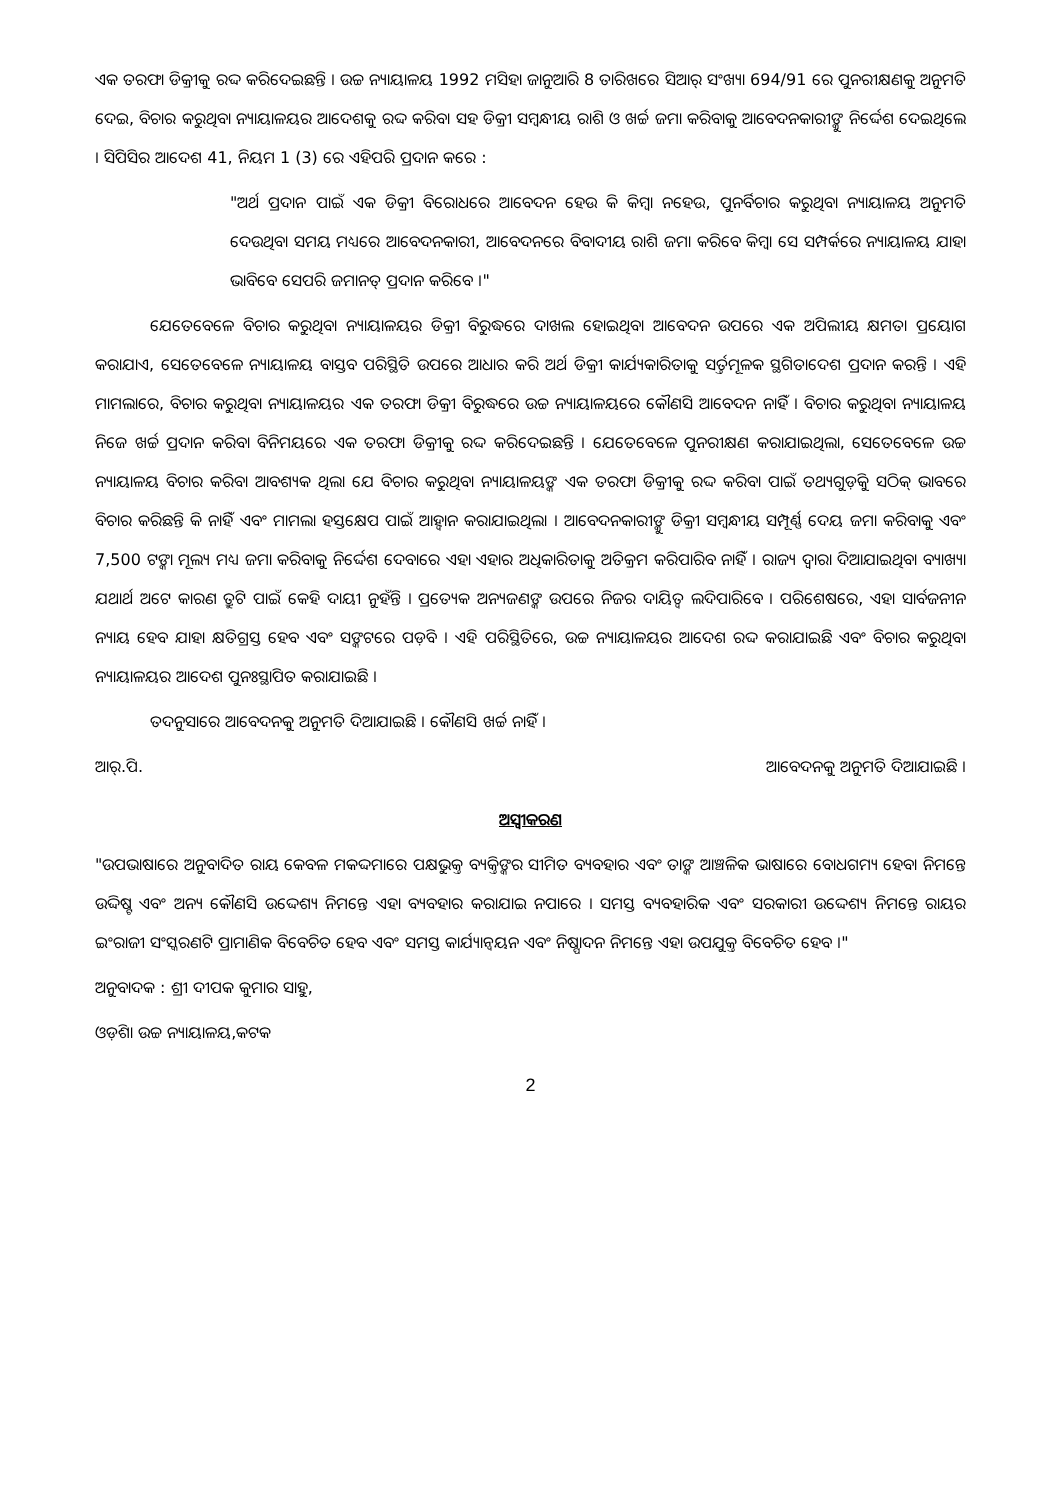ଏକ ତରଫା ଡିକ୍ରୀକୁ ରଦ୍ଦ କରିଦେଇଛନ୍ତି । ଉଚ୍ଚ ନ୍ୟାୟାଳୟ 1992 ମସିହା ଜାନୁଆରି 8 ତାରିଖରେ ସିଆର୍ ସଂଖ୍ୟା 694/91 ରେ ପୁନରୀକ୍ଷଣକୁ ଅନୁମତି ଦେଇ, ବିଚାର କରୁଥିବା ନ୍ୟାୟାଳୟର ଆଦେଶକୁ ରଦ୍ଦ କରିବା ସହ ଡିକ୍ରୀ ସମ୍ବନ୍ଧୀୟ ରାଶି ଓ ଖର୍ଚ୍ଚ ଜମା କରିବାକୁ ଆବେଦନକାରୀଙ୍କୁ ନିର୍ଦ୍ଦେଶ ଦେଇଥିଲେ । ସିପିସିର ଆଦେଶ 41, ନିୟମ 1 (3) ରେ ଏହିପରି ପ୍ରଦାନ କରେ :
"ଅର୍ଥ ପ୍ରଦାନ ପାଇଁ ଏକ ଡିକ୍ରୀ ବିରୋଧରେ ଆବେଦନ ହେଉ କି କିମ୍ବା ନହେଉ, ପୁନର୍ବିଚାର କରୁଥିବା ନ୍ୟାୟାଳୟ ଅନୁମତି ଦେଉଥିବା ସମୟ ମଧ୍ୟରେ ଆବେଦନକାରୀ, ଆବେଦନରେ ବିବାଦୀୟ ରାଶି ଜମା କରିବେ କିମ୍ବା ସେ ସମ୍ପର୍କରେ ନ୍ୟାୟାଳୟ ଯାହା ଭାବିବେ ସେପରି ଜମାନତ୍ ପ୍ରଦାନ କରିବେ ।"
ଯେତେବେଳେ ବିଚାର କରୁଥିବା ନ୍ୟାୟାଳୟର ଡିକ୍ରୀ ବିରୁଦ୍ଧରେ ଦାଖଲ ହୋଇଥିବା ଆବେଦନ ଉପରେ ଏକ ଅପିଲୀୟ କ୍ଷମତା ପ୍ରୟୋଗ କରାଯାଏ, ସେତେବେଳେ ନ୍ୟାୟାଳୟ ବାସ୍ତବ ପରିସ୍ଥିତି ଉପରେ ଆଧାର କରି ଅର୍ଥ ଡିକ୍ରୀ କାର୍ଯ୍ୟକାରିତାକୁ ସର୍ତ୍ତମୂଳକ ସ୍ଥଗିତାଦେଶ ପ୍ରଦାନ କରନ୍ତି । ଏହି ମାମଲାରେ, ବିଚାର କରୁଥିବା ନ୍ୟାୟାଳୟର ଏକ ତରଫା ଡିକ୍ରୀ ବିରୁଦ୍ଧରେ ଉଚ୍ଚ ନ୍ୟାୟାଳୟରେ କୌଣସି ଆବେଦନ ନାହିଁ । ବିଚାର କରୁଥିବା ନ୍ୟାୟାଳୟ ନିଜେ ଖର୍ଚ୍ଚ ପ୍ରଦାନ କରିବା ବିନିମୟରେ ଏକ ତରଫା ଡିକ୍ରୀକୁ ରଦ୍ଦ କରିଦେଇଛନ୍ତି । ଯେତେବେଳେ ପୁନରୀକ୍ଷଣ କରାଯାଇଥିଲା, ସେତେବେଳେ ଉଚ୍ଚ ନ୍ୟାୟାଳୟ ବିଚାର କରିବା ଆବଶ୍ୟକ ଥିଲା ଯେ ବିଚାର କରୁଥିବା ନ୍ୟାୟାଳୟଙ୍କ ଏକ ତରଫା ଡିକ୍ରୀକୁ ରଦ୍ଦ କରିବା ପାଇଁ ତଥ୍ୟଗୁଡ଼ିକୁ ସଠିକ୍ ଭାବରେ ବିଚାର କରିଛନ୍ତି କି ନାହିଁ ଏବଂ ମାମଲା ହସ୍ତକ୍ଷେପ ପାଇଁ ଆହ୍ୱାନ କରାଯାଇଥିଲା । ଆବେଦନକାରୀଙ୍କୁ ଡିକ୍ରୀ ସମ୍ବନ୍ଧୀୟ ସମ୍ପୂର୍ଣ୍ଣ ଦେୟ ଜମା କରିବାକୁ ଏବଂ 7,500 ଟଙ୍କା ମୂଲ୍ୟ ମଧ୍ୟ ଜମା କରିବାକୁ ନିର୍ଦ୍ଦେଶ ଦେବାରେ ଏହା ଏହାର ଅଧିକାରିତାକୁ ଅତିକ୍ରମ କରିପାରିବ ନାହିଁ । ରାଜ୍ୟ ଦ୍ୱାରା ଦିଆଯାଇଥିବା ବ୍ୟାଖ୍ୟା ଯଥାର୍ଥ ଅଟେ କାରଣ ତ୍ରୁଟି ପାଇଁ କେହି ଦାୟୀ ନୁହଁନ୍ତି । ପ୍ରତ୍ୟେକ ଅନ୍ୟଜଣଙ୍କ ଉପରେ ନିଜର ଦାୟିତ୍ୱ ଲଦିପାରିବେ । ପରିଶେଷରେ, ଏହା ସାର୍ବଜନୀନ ନ୍ୟାୟ ହେବ ଯାହା କ୍ଷତିଗ୍ରସ୍ତ ହେବ ଏବଂ ସଙ୍କଟରେ ପଡ଼ିବ । ଏହି ପରିସ୍ଥିତିରେ, ଉଚ୍ଚ ନ୍ୟାୟାଳୟର ଆଦେଶ ରଦ୍ଦ କରାଯାଇଛି ଏବଂ ବିଚାର କରୁଥିବା ନ୍ୟାୟାଳୟର ଆଦେଶ ପୁନଃସ୍ଥାପିତ କରାଯାଇଛି ।
ତଦନୁସାରେ ଆବେଦନକୁ ଅନୁମତି ଦିଆଯାଇଛି । କୌଣସି ଖର୍ଚ୍ଚ ନାହିଁ ।
ଆର୍.ପି. ଆବେଦନକୁ ଅନୁମତି ଦିଆଯାଇଛି ।
ଅସ୍ୱୀକରଣ
"ଉପଭାଷାରେ ଅନୁବାଦିତ ରାୟ କେବଳ ମକଦ୍ଦମାରେ ପକ୍ଷଭୁକ୍ତ ବ୍ୟକ୍ତିଙ୍କର ସୀମିତ ବ୍ୟବହାର ଏବଂ ତାଙ୍କ ଆଞ୍ଚଳିକ ଭାଷାରେ ବୋଧଗମ୍ୟ ହେବା ନିମନ୍ତେ ଉଦ୍ଦିଷ୍ଟ ଏବଂ ଅନ୍ୟ କୌଣସି ଉଦ୍ଦେଶ୍ୟ ନିମନ୍ତେ ଏହା ବ୍ୟବହାର କରାଯାଇ ନପାରେ । ସମସ୍ତ ବ୍ୟବହାରିକ ଏବଂ ସରକାରୀ ଉଦ୍ଦେଶ୍ୟ ନିମନ୍ତେ ରାୟର ଇଂରାଜୀ ସଂସ୍କରଣଟି ପ୍ରାମାଣିକ ବିବେଚିତ ହେବ ଏବଂ ସମସ୍ତ କାର୍ଯ୍ୟାନ୍ୱୟନ ଏବଂ ନିଷ୍ପାଦନ ନିମନ୍ତେ ଏହା ଉପଯୁକ୍ତ ବିବେଚିତ ହେବ ।"
ଅନୁବାଦକ : ଶ୍ରୀ ଦୀପକ କୁମାର ସାହୁ,
ଓଡ଼ିଶା ଉଚ୍ଚ ନ୍ୟାୟାଳୟ,କଟକ
2